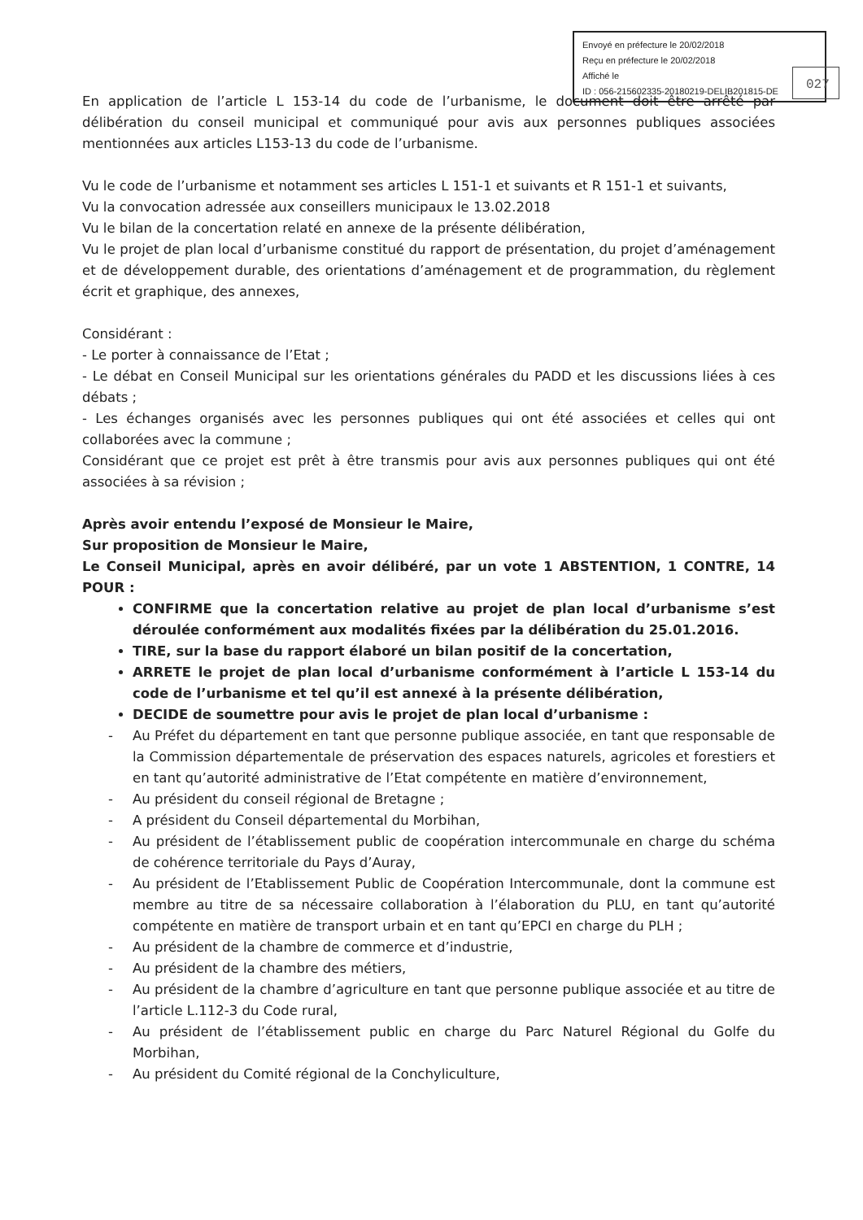Envoyé en préfecture le 20/02/2018
Reçu en préfecture le 20/02/2018
Affiché le
ID : 056-215602335-20180219-DELIB201815-DE
027
En application de l’article L 153-14 du code de l’urbanisme, le document doit être arrêté par délibération du conseil municipal et communiqué pour avis aux personnes publiques associées mentionnées aux articles L153-13 du code de l’urbanisme.
Vu le code de l’urbanisme et notamment ses articles L 151-1 et suivants et R 151-1 et suivants,
Vu la convocation adressée aux conseillers municipaux le 13.02.2018
Vu le bilan de la concertation relaté en annexe de la présente délibération,
Vu le projet de plan local d’urbanisme constitué du rapport de présentation, du projet d’aménagement et de développement durable, des orientations d’aménagement et de programmation, du règlement écrit et graphique, des annexes,
Considérant :
- Le porter à connaissance de l’Etat ;
- Le débat en Conseil Municipal sur les orientations générales du PADD et les discussions liées à ces débats ;
- Les échanges organisés avec les personnes publiques qui ont été associées et celles qui ont collaborées avec la commune ;
Considérant que ce projet est prêt à être transmis pour avis aux personnes publiques qui ont été associées à sa révision ;
Après avoir entendu l’exposé de Monsieur le Maire,
Sur proposition de Monsieur le Maire,
Le Conseil Municipal, après en avoir délibéré, par un vote 1 ABSTENTION, 1 CONTRE, 14 POUR :
CONFIRME que la concertation relative au projet de plan local d’urbanisme s’est déroulée conformément aux modalités fixées par la délibération du 25.01.2016.
TIRE, sur la base du rapport élaboré un bilan positif de la concertation,
ARRETE le projet de plan local d’urbanisme conformément à l’article L 153-14 du code de l’urbanisme et tel qu’il est annexé à la présente délibération,
DECIDE de soumettre pour avis le projet de plan local d’urbanisme :
- Au Préfet du département en tant que personne publique associée, en tant que responsable de la Commission départementale de préservation des espaces naturels, agricoles et forestiers et en tant qu’autorité administrative de l’Etat compétente en matière d’environnement,
- Au président du conseil régional de Bretagne ;
- A président du Conseil départemental du Morbihan,
- Au président de l’établissement public de coopération intercommunale en charge du schéma de cohérence territoriale du Pays d’Auray,
- Au président de l’Etablissement Public de Coopération Intercommunale, dont la commune est membre au titre de sa nécessaire collaboration à l’élaboration du PLU, en tant qu’autorité compétente en matière de transport urbain et en tant qu’EPCI en charge du PLH ;
- Au président de la chambre de commerce et d’industrie,
- Au président de la chambre des métiers,
- Au président de la chambre d’agriculture en tant que personne publique associée et au titre de l’article L.112-3 du Code rural,
- Au président de l’établissement public en charge du Parc Naturel Régional du Golfe du Morbihan,
- Au président du Comité régional de la Conchyliculture,